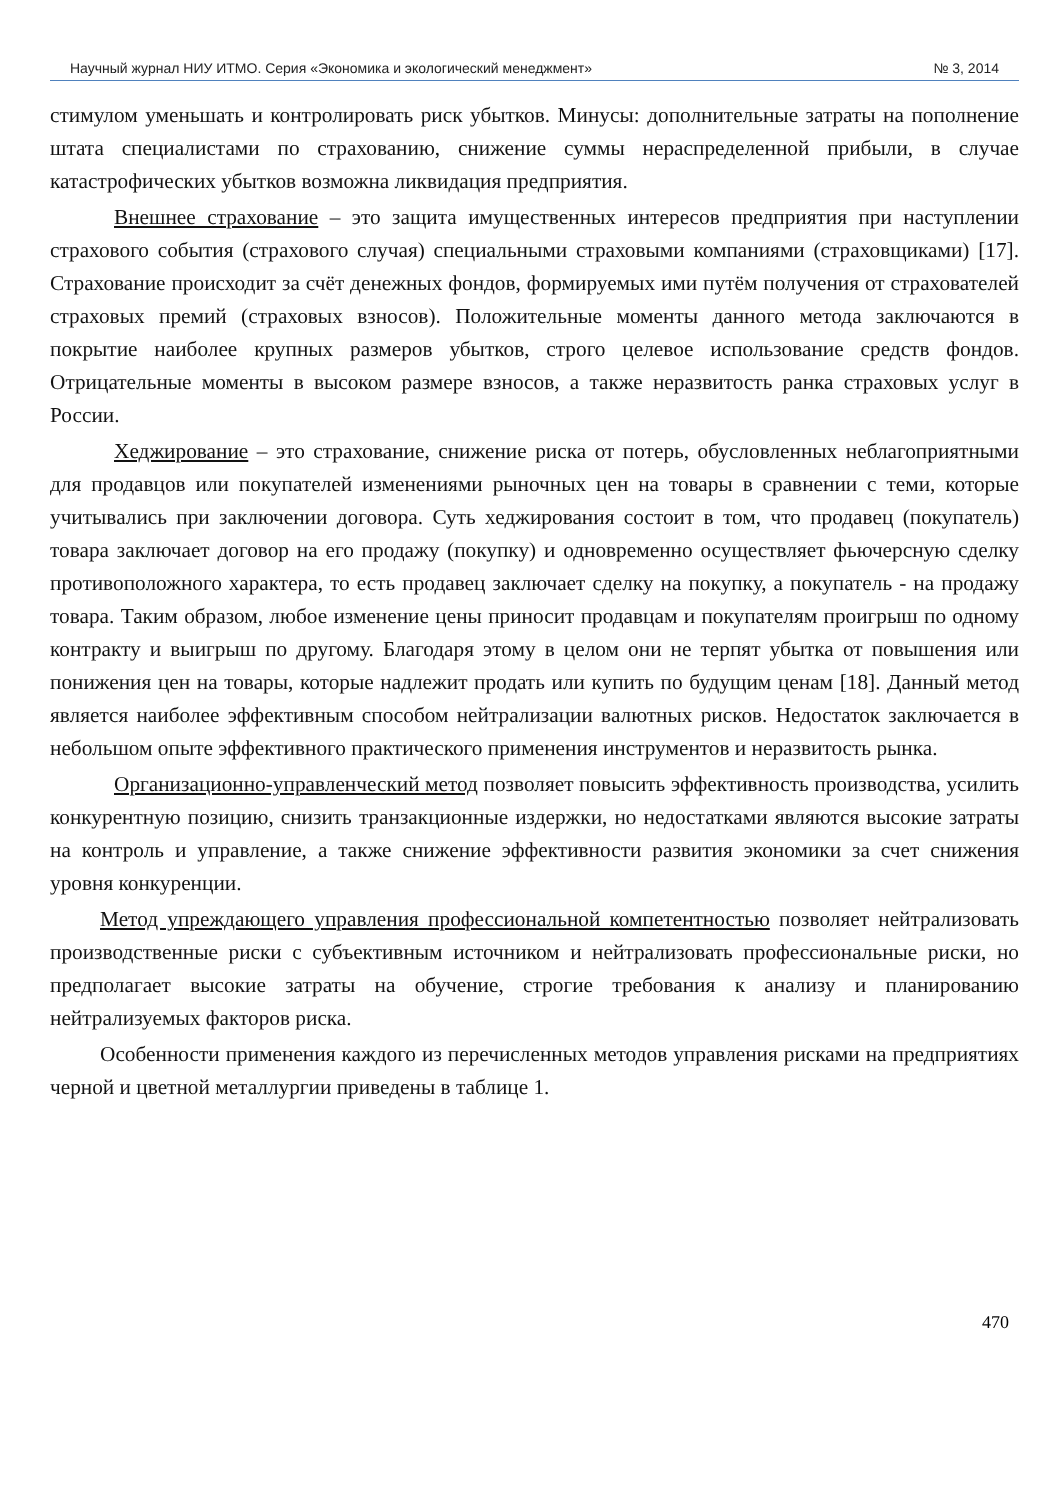Научный журнал НИУ ИТМО. Серия «Экономика и экологический менеджмент» № 3, 2014
стимулом уменьшать и контролировать риск убытков. Минусы: дополнительные затраты на пополнение штата специалистами по страхованию, снижение суммы нераспределенной прибыли, в случае катастрофических убытков возможна ликвидация предприятия.
Внешнее страхование – это защита имущественных интересов предприятия при наступлении страхового события (страхового случая) специальными страховыми компаниями (страховщиками) [17]. Страхование происходит за счёт денежных фондов, формируемых ими путём получения от страхователей страховых премий (страховых взносов). Положительные моменты данного метода заключаются в покрытие наиболее крупных размеров убытков, строго целевое использование средств фондов. Отрицательные моменты в высоком размере взносов, а также неразвитость ранка страховых услуг в России.
Хеджирование – это страхование, снижение риска от потерь, обусловленных неблагоприятными для продавцов или покупателей изменениями рыночных цен на товары в сравнении с теми, которые учитывались при заключении договора. Суть хеджирования состоит в том, что продавец (покупатель) товара заключает договор на его продажу (покупку) и одновременно осуществляет фьючерсную сделку противоположного характера, то есть продавец заключает сделку на покупку, а покупатель - на продажу товара. Таким образом, любое изменение цены приносит продавцам и покупателям проигрыш по одному контракту и выигрыш по другому. Благодаря этому в целом они не терпят убытка от повышения или понижения цен на товары, которые надлежит продать или купить по будущим ценам [18]. Данный метод является наиболее эффективным способом нейтрализации валютных рисков. Недостаток заключается в небольшом опыте эффективного практического применения инструментов и неразвитость рынка.
Организационно-управленческий метод позволяет повысить эффективность производства, усилить конкурентную позицию, снизить транзакционные издержки, но недостатками являются высокие затраты на контроль и управление, а также снижение эффективности развития экономики за счет снижения уровня конкуренции.
Метод упреждающего управления профессиональной компетентностью позволяет нейтрализовать производственные риски с субъективным источником и нейтрализовать профессиональные риски, но предполагает высокие затраты на обучение, строгие требования к анализу и планированию нейтрализуемых факторов риска.
Особенности применения каждого из перечисленных методов управления рисками на предприятиях черной и цветной металлургии приведены в таблице 1.
470